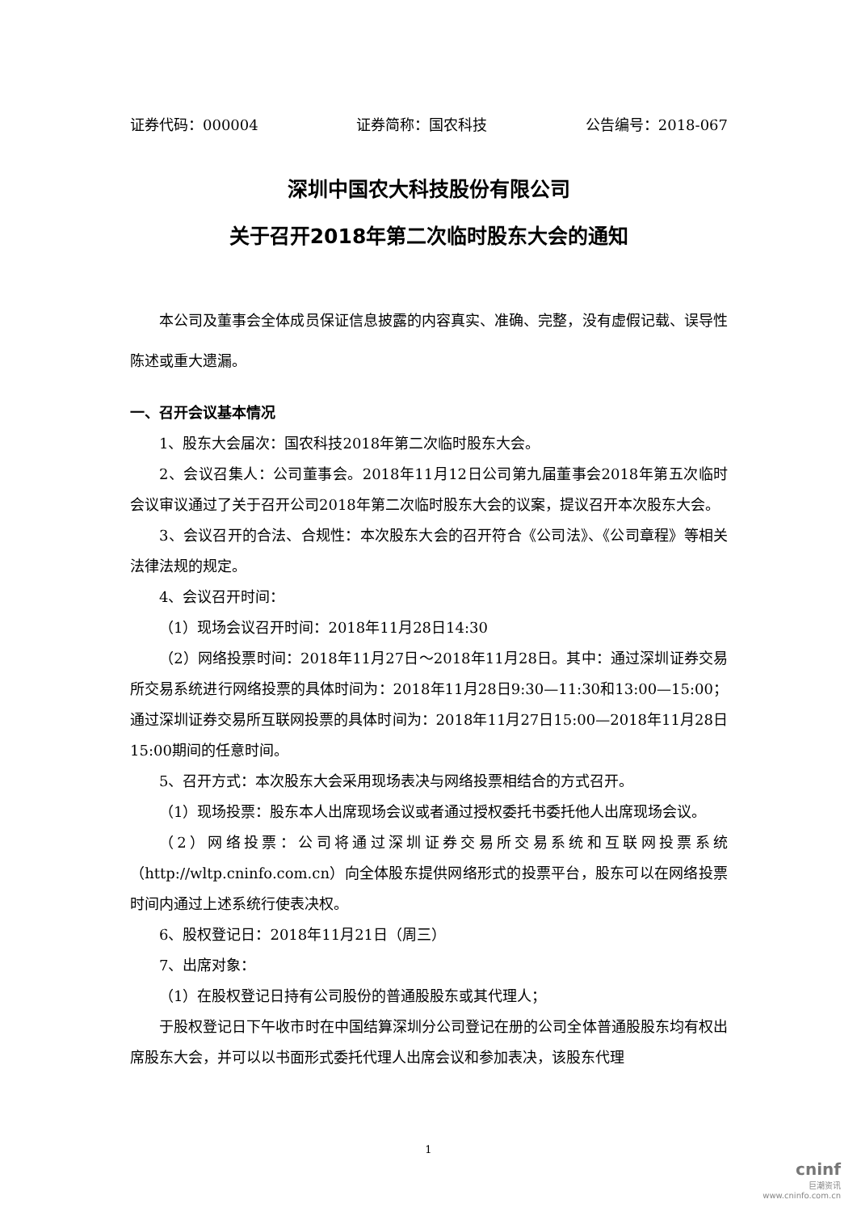证券代码：000004 证券简称：国农科技 公告编号：2018-067
深圳中国农大科技股份有限公司
关于召开2018年第二次临时股东大会的通知
本公司及董事会全体成员保证信息披露的内容真实、准确、完整，没有虚假记载、误导性陈述或重大遗漏。
一、召开会议基本情况
1、股东大会届次：国农科技2018年第二次临时股东大会。
2、会议召集人：公司董事会。2018年11月12日公司第九届董事会2018年第五次临时会议审议通过了关于召开公司2018年第二次临时股东大会的议案，提议召开本次股东大会。
3、会议召开的合法、合规性：本次股东大会的召开符合《公司法》、《公司章程》等相关法律法规的规定。
4、会议召开时间：
（1）现场会议召开时间：2018年11月28日14:30
（2）网络投票时间：2018年11月27日～2018年11月28日。其中：通过深圳证券交易所交易系统进行网络投票的具体时间为：2018年11月28日9:30—11:30和13:00—15:00；通过深圳证券交易所互联网投票的具体时间为：2018年11月27日15:00—2018年11月28日15:00期间的任意时间。
5、召开方式：本次股东大会采用现场表决与网络投票相结合的方式召开。
（1）现场投票：股东本人出席现场会议或者通过授权委托书委托他人出席现场会议。
（2）网络投票：公司将通过深圳证券交易所交易系统和互联网投票系统（http://wltp.cninfo.com.cn）向全体股东提供网络形式的投票平台，股东可以在网络投票时间内通过上述系统行使表决权。
6、股权登记日：2018年11月21日（周三）
7、出席对象：
（1）在股权登记日持有公司股份的普通股股东或其代理人；
于股权登记日下午收市时在中国结算深圳分公司登记在册的公司全体普通股股东均有权出席股东大会，并可以以书面形式委托代理人出席会议和参加表决，该股东代理
1
cninf
巨潮资讯
www.cninfo.com.cn